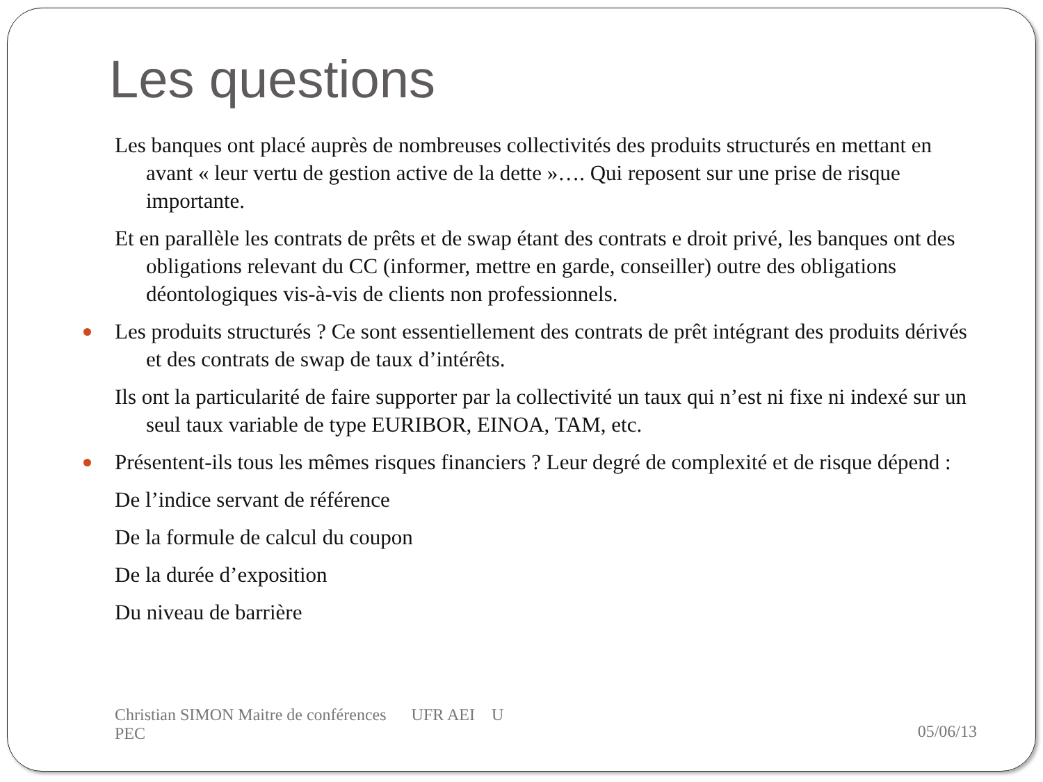Les questions
Les banques ont placé auprès de nombreuses collectivités des produits structurés en mettant en avant « leur vertu de gestion active de la dette »…. Qui reposent sur une prise de risque importante.
Et en parallèle les contrats de prêts et de swap étant des contrats e droit privé, les banques ont des obligations relevant du CC (informer, mettre en garde, conseiller) outre des obligations déontologiques vis-à-vis de clients non professionnels.
Les produits structurés ? Ce sont essentiellement des contrats de prêt intégrant des produits dérivés et des contrats de swap de taux d’intérêts.
Ils ont la particularité de faire supporter par la collectivité un taux qui n’est ni fixe ni indexé sur un seul taux variable de type EURIBOR, EINOA, TAM, etc.
Présentent-ils tous les mêmes risques financiers ? Leur degré de complexité et de risque dépend :
De l’indice servant de référence
De la formule de calcul du coupon
De la durée d’exposition
Du niveau de barrière
Christian SIMON Maitre de conférences UFR AEI U
PEC
05/06/13